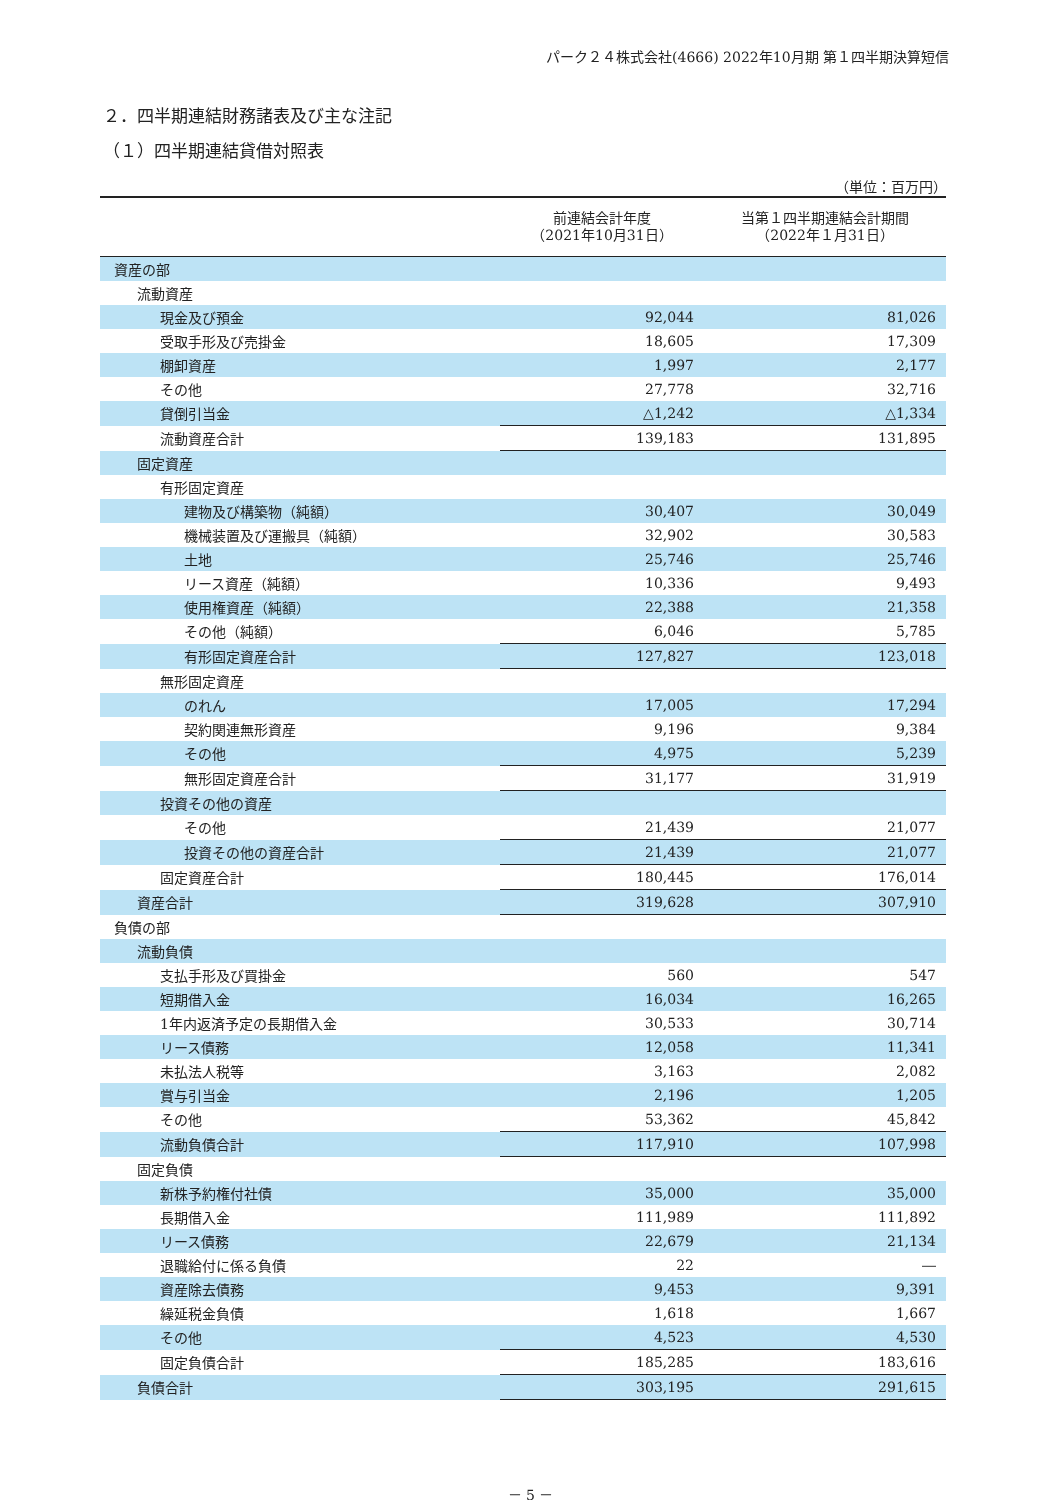パーク２４株式会社(4666) 2022年10月期 第１四半期決算短信
２．四半期連結財務諸表及び主な注記
（１）四半期連結貸借対照表
（単位：百万円）
| | 前連結会計年度 （2021年10月31日） | 当第１四半期連結会計期間 （2022年１月31日） |
| --- | --- | --- |
| 資産の部 | | |
| 流動資産 | | |
| 現金及び預金 | 92,044 | 81,026 |
| 受取手形及び売掛金 | 18,605 | 17,309 |
| 棚卸資産 | 1,997 | 2,177 |
| その他 | 27,778 | 32,716 |
| 貸倒引当金 | △1,242 | △1,334 |
| 流動資産合計 | 139,183 | 131,895 |
| 固定資産 | | |
| 有形固定資産 | | |
| 建物及び構築物（純額） | 30,407 | 30,049 |
| 機械装置及び運搬具（純額） | 32,902 | 30,583 |
| 土地 | 25,746 | 25,746 |
| リース資産（純額） | 10,336 | 9,493 |
| 使用権資産（純額） | 22,388 | 21,358 |
| その他（純額） | 6,046 | 5,785 |
| 有形固定資産合計 | 127,827 | 123,018 |
| 無形固定資産 | | |
| のれん | 17,005 | 17,294 |
| 契約関連無形資産 | 9,196 | 9,384 |
| その他 | 4,975 | 5,239 |
| 無形固定資産合計 | 31,177 | 31,919 |
| 投資その他の資産 | | |
| その他 | 21,439 | 21,077 |
| 投資その他の資産合計 | 21,439 | 21,077 |
| 固定資産合計 | 180,445 | 176,014 |
| 資産合計 | 319,628 | 307,910 |
| 負債の部 | | |
| 流動負債 | | |
| 支払手形及び買掛金 | 560 | 547 |
| 短期借入金 | 16,034 | 16,265 |
| 1年内返済予定の長期借入金 | 30,533 | 30,714 |
| リース債務 | 12,058 | 11,341 |
| 未払法人税等 | 3,163 | 2,082 |
| 賞与引当金 | 2,196 | 1,205 |
| その他 | 53,362 | 45,842 |
| 流動負債合計 | 117,910 | 107,998 |
| 固定負債 | | |
| 新株予約権付社債 | 35,000 | 35,000 |
| 長期借入金 | 111,989 | 111,892 |
| リース債務 | 22,679 | 21,134 |
| 退職給付に係る負債 | 22 | ― |
| 資産除去債務 | 9,453 | 9,391 |
| 繰延税金負債 | 1,618 | 1,667 |
| その他 | 4,523 | 4,530 |
| 固定負債合計 | 185,285 | 183,616 |
| 負債合計 | 303,195 | 291,615 |
－ 5 －